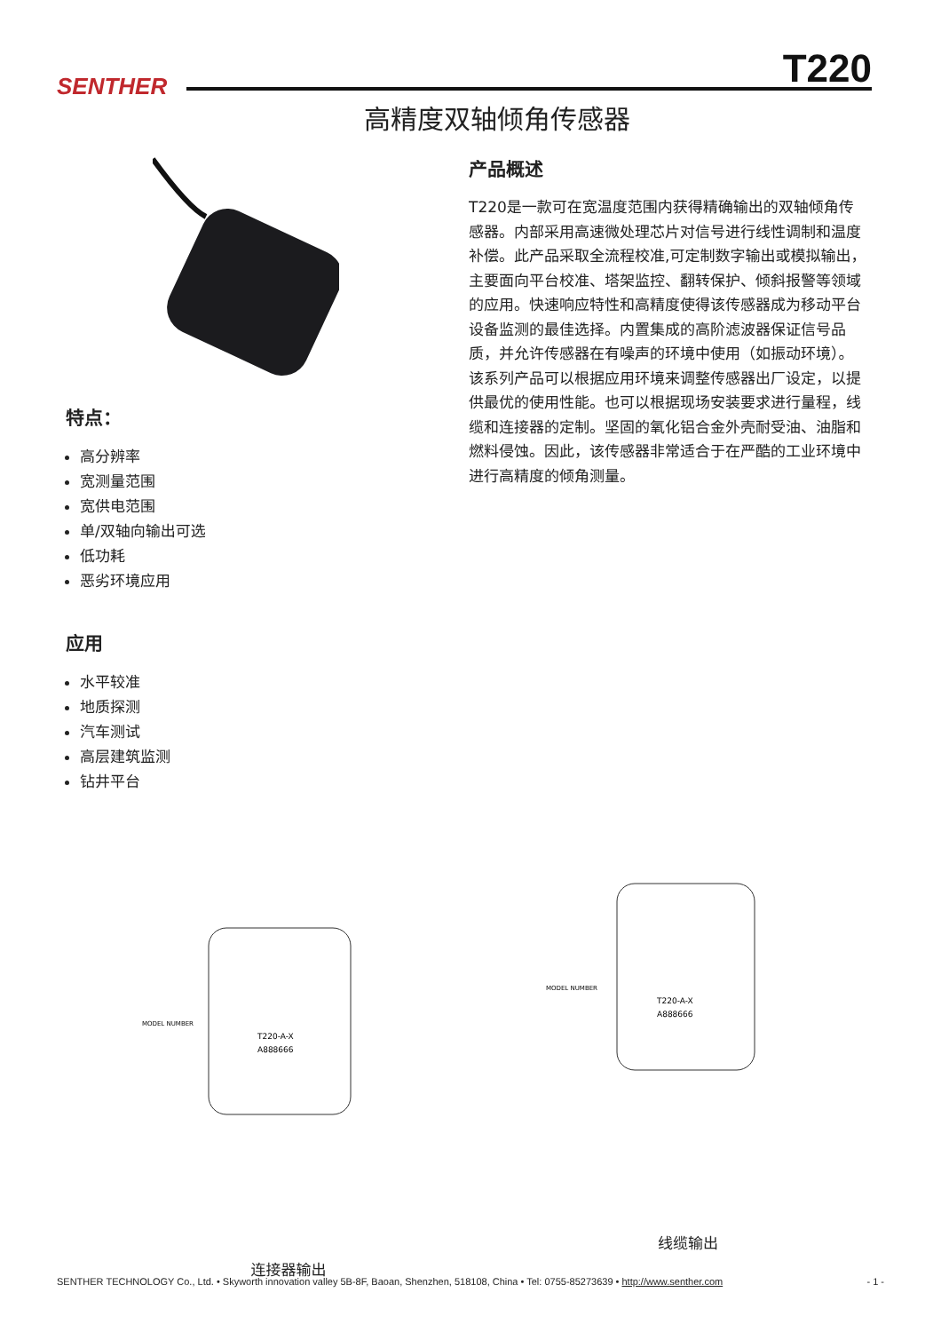SENTHER T220
高精度双轴倾角传感器
特点：
高分辨率
宽测量范围
宽供电范围
单/双轴向输出可选
低功耗
恶劣环境应用
应用
水平较准
地质探测
汽车测试
高层建筑监测
钻井平台
产品概述
T220是一款可在宽温度范围内获得精确输出的双轴倾角传感器。内部采用高速微处理芯片对信号进行线性调制和温度补偿。此产品采取全流程校准,可定制数字输出或模拟输出，主要面向平台校准、塔架监控、翻转保护、倾斜报警等领域的应用。快速响应特性和高精度使得该传感器成为移动平台设备监测的最佳选择。内置集成的高阶滤波器保证信号品质，并允许传感器在有噪声的环境中使用（如振动环境）。该系列产品可以根据应用环境来调整传感器出厂设定，以提供最优的使用性能。也可以根据现场安装要求进行量程，线缆和连接器的定制。坚固的氧化铝合金外壳耐受油、油脂和燃料侵蚀。因此，该传感器非常适合于在严酷的工业环境中进行高精度的倾角测量。
MODEL NUMBER
T220-A-X
A888666
连接器输出
MODEL NUMBER
T220-A-X
A888666
线缆输出
SENTHER TECHNOLOGY Co., Ltd. • Skyworth innovation valley 5B-8F, Baoan, Shenzhen, 518108, China • Tel: 0755-85273639 • http://www.senther.com - 1 -